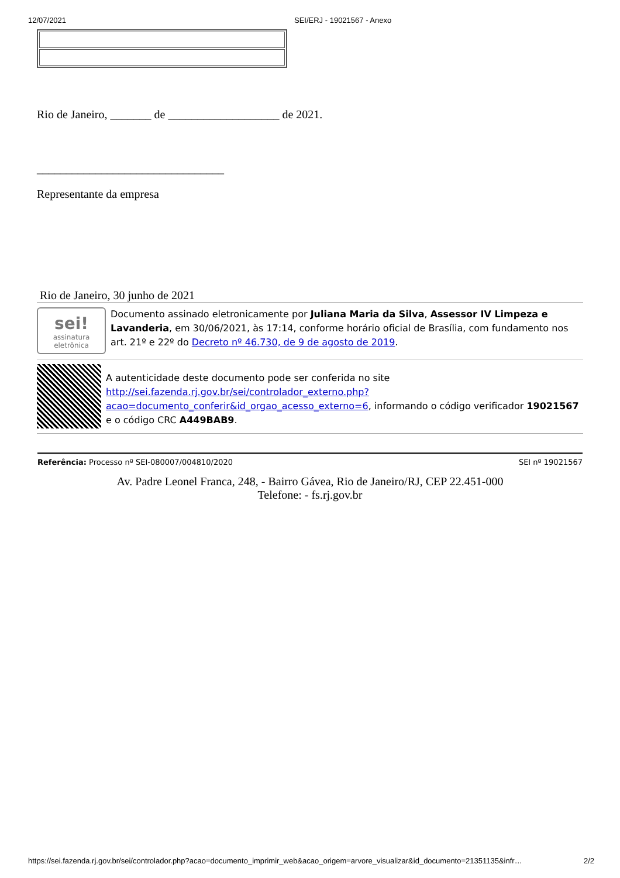12/07/2021 SEI/ERJ - 19021567 - Anexo
Rio de Janeiro, _______ de ___________________ de 2021.
________________________________
Representante da empresa
Rio de Janeiro, 30 junho de 2021
sei!
assinatura eletrônica
Documento assinado eletronicamente por Juliana Maria da Silva, Assessor IV Limpeza e Lavanderia, em 30/06/2021, às 17:14, conforme horário oficial de Brasília, com fundamento nos art. 21º e 22º do Decreto nº 46.730, de 9 de agosto de 2019.
A autenticidade deste documento pode ser conferida no site http://sei.fazenda.rj.gov.br/sei/controlador_externo.php?acao=documento_conferir&id_orgao_acesso_externo=6, informando o código verificador 19021567 e o código CRC A449BAB9.
Referência: Processo nº SEI-080007/004810/2020 SEI nº 19021567
Av. Padre Leonel Franca, 248, - Bairro Gávea, Rio de Janeiro/RJ, CEP 22.451-000
Telefone: - fs.rj.gov.br
https://sei.fazenda.rj.gov.br/sei/controlador.php?acao=documento_imprimir_web&acao_origem=arvore_visualizar&id_documento=21351135&infr… 2/2